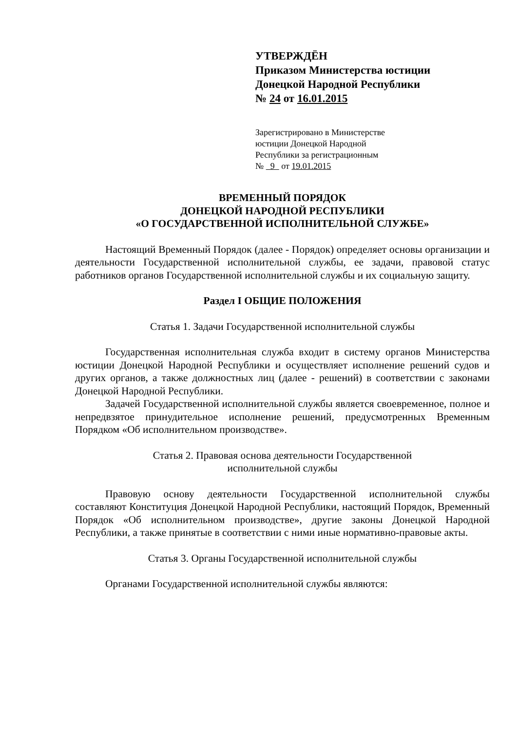УТВЕРЖДЁН
Приказом Министерства юстиции
Донецкой Народной Республики
№ 24 от 16.01.2015
Зарегистрировано в Министерстве
юстиции Донецкой Народной
Республики за регистрационным
№ 9 от 19.01.2015
ВРЕМЕННЫЙ ПОРЯДОК
ДОНЕЦКОЙ НАРОДНОЙ РЕСПУБЛИКИ
«О ГОСУДАРСТВЕННОЙ ИСПОЛНИТЕЛЬНОЙ СЛУЖБЕ»
Настоящий Временный Порядок (далее - Порядок) определяет основы организации и деятельности Государственной исполнительной службы, ее задачи, правовой статус работников органов Государственной исполнительной службы и их социальную защиту.
Раздел I ОБЩИЕ ПОЛОЖЕНИЯ
Статья 1. Задачи Государственной исполнительной службы
Государственная исполнительная служба входит в систему органов Министерства юстиции Донецкой Народной Республики и осуществляет исполнение решений судов и других органов, а также должностных лиц (далее - решений) в соответствии с законами Донецкой Народной Республики.
Задачей Государственной исполнительной службы является своевременное, полное и непредвзятое принудительное исполнение решений, предусмотренных Временным Порядком «Об исполнительном производстве».
Статья 2. Правовая основа деятельности Государственной
исполнительной службы
Правовую основу деятельности Государственной исполнительной службы составляют Конституция Донецкой Народной Республики, настоящий Порядок, Временный Порядок «Об исполнительном производстве», другие законы Донецкой Народной Республики, а также принятые в соответствии с ними иные нормативно-правовые акты.
Статья 3. Органы Государственной исполнительной службы
Органами Государственной исполнительной службы являются: